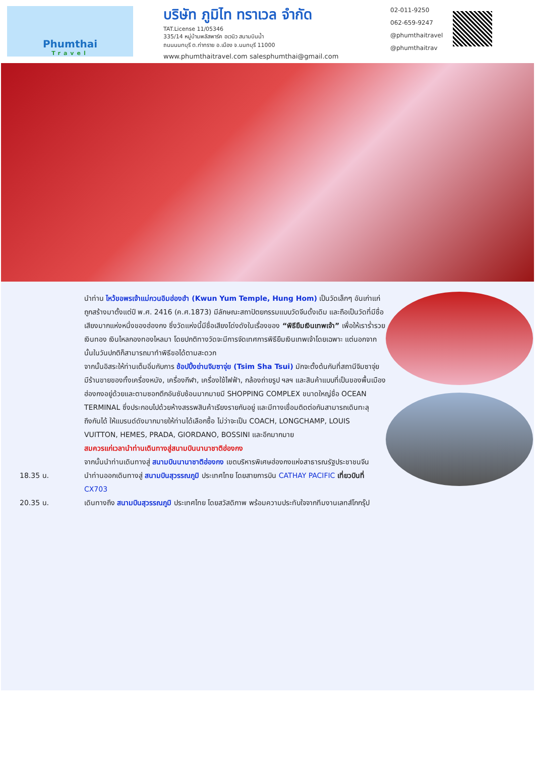Phumthai
Travel
บริษัท ภูมิไท ทราเวล จำกัด
TAT.License 11/05346
335/14 หมู่บ้านพลัสพาร์ค อเวนิว สนามบินน้ำ
ถนนนนทบุรี ต.ท่าทราย อ.เมือง จ.นนทบุรี 11000
www.phumthaitravel.com salesphumthai@gmail.com
02-011-9250
062-659-9247
@phumthaitravel
@phumthaitrav
นำท่าน ไหว้ขอพรเจ้าแม่กวนอิมฮ่องฮำ (Kwun Yum Temple, Hung Hom) เป็นวัดเล็กๆ อันเก่าแก่ ถูกสร้างมาตั้งแต่ปี พ.ศ. 2416 (ค.ศ.1873) มีลักษณะสถาปัตยกรรมแบบวัดจีนดั้งเดิม และถือเป็นวัดที่มีชื่อเสียงมากแห่งหนึ่งของฮ่องกง ซึ่งวัดแห่งนี้มีชื่อเสียงโด่งดังในเรื่องของ “พิธียืมเงินเทพเจ้า” เพื่อให้เราร่ำรวยเงินทอง เงินไหลกองทองไหลมา โดยปกติทางวัดจะมีการจัดเทศการพิธียืมเงินเทพเจ้าโดยเฉพาะ แต่นอกจากนั้นในวันปกติก็สามารถมาทำพิธีขอได้ตามสะดวก
จากนั้นอิสระให้ท่านเต็มอิ่มกับการ ช้อปปิ้งย่านจิมซาจุ่ย (Tsim Sha Tsui) มักจะตั้งต้นกันที่สถานีจิมซาจุ่ย มีร้านขายของทั้งเครื่องหนัง, เครื่องกีฬา, เครื่องใช้ไฟฟ้า, กล้องถ่ายรูป ฯลฯ และสินค้าแบบที่เป็นของพื้นเมืองฮ่องกงอยู่ด้วยและตามซอกตึกอันซับซ้อนมากมายมี SHOPPING COMPLEX ขนาดใหญ่ชื่อ OCEAN TERMINAL ซึ่งประกอบไปด้วยห้างสรรพสินค้าเรียงรายกันอยู่ และมีทางเชื่อมติดต่อกันสามารถเดินทะลุถึงกันได้ ให้แบรนด์ดังมากมายให้ท่านได้เลือกซื้อ ไม่ว่าจะเป็น COACH, LONGCHAMP, LOUIS VUITTON, HEMES, PRADA, GIORDANO, BOSSINI และอีกมากมาย
สมควรแก่เวลานำท่านเดินทางสู่สนามบินนานาชาติฮ่องกง
จากนั้นนำท่านเดินทางสู่ สนามบินนานาชาติฮ่องกง เขตบริหารพิเศษฮ่องกงแห่งสาธารณรัฐประชาชนจีน
18.35 น. นำท่านออกเดินทางสู่ สนามบินสุวรรณภูมิ ประเทศไทย โดยสายการบิน CATHAY PACIFIC เที่ยวบินที่ CX703
20.35 น. เดินทางถึง สนามบินสุวรรณภูมิ ประเทศไทย โดยสวัสดิภาพ พร้อมความประทับใจจากทีมงานเลทส์โกกรุ๊ป